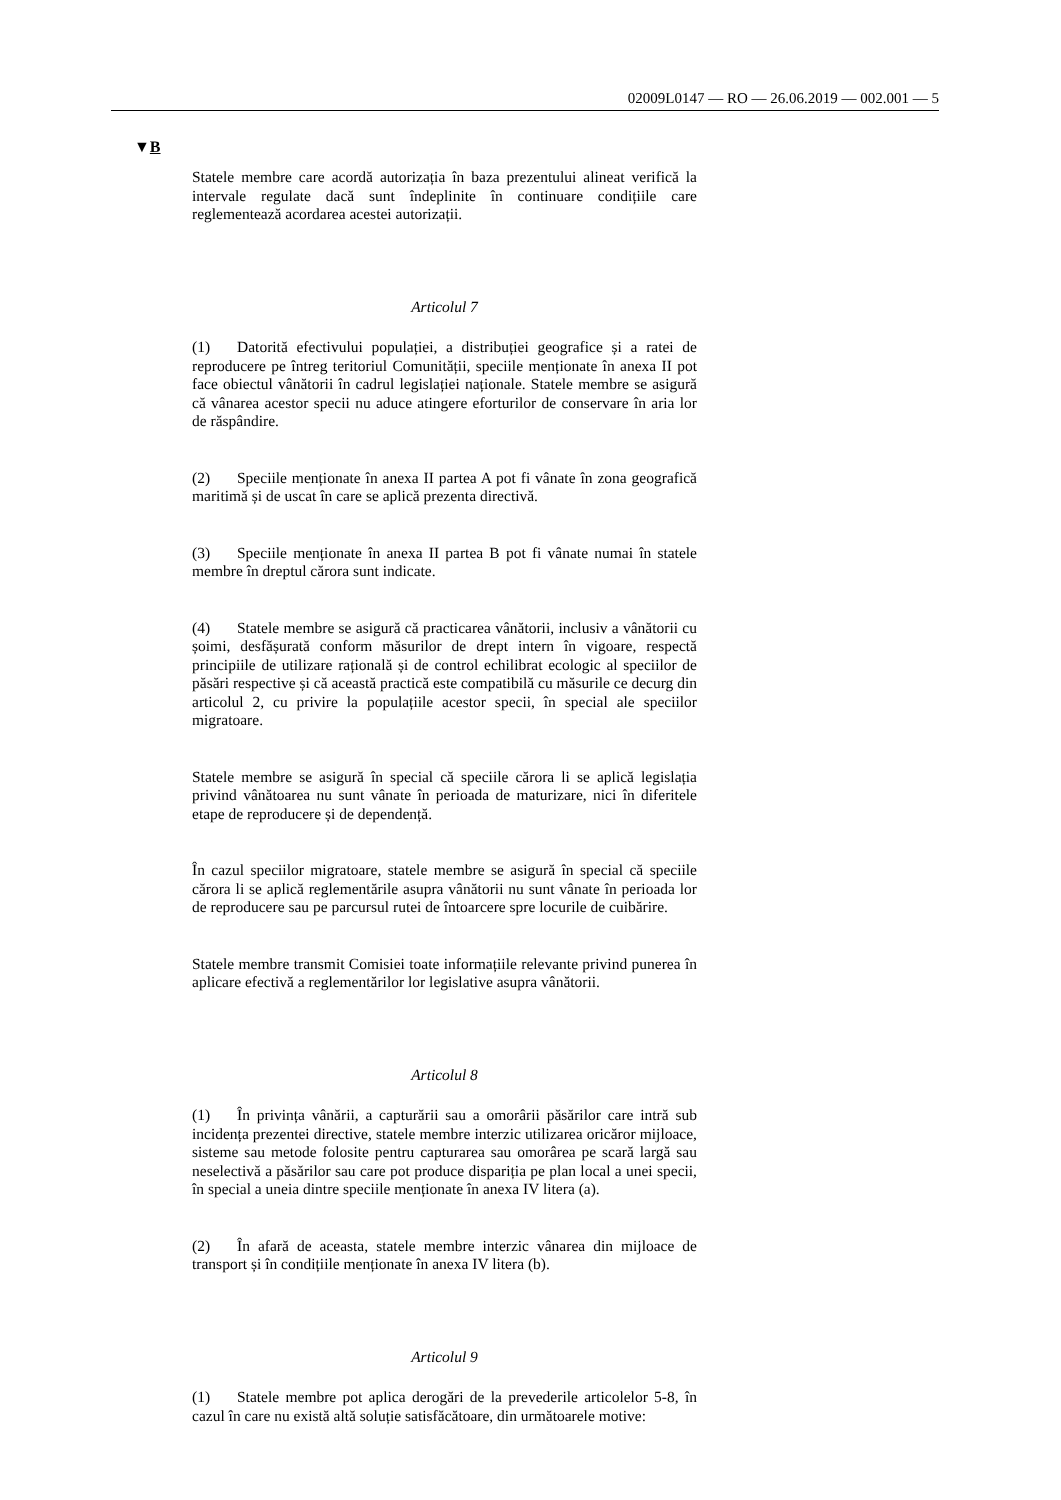02009L0147 — RO — 26.06.2019 — 002.001 — 5
▼B
Statele membre care acordă autorizația în baza prezentului alineat verifică la intervale regulate dacă sunt îndeplinite în continuare condițiile care reglementează acordarea acestei autorizații.
Articolul 7
(1) Datorită efectivului populației, a distribuției geografice și a ratei de reproducere pe întreg teritoriul Comunității, speciile menționate în anexa II pot face obiectul vânătorii în cadrul legislației naționale. Statele membre se asigură că vânarea acestor specii nu aduce atingere eforturilor de conservare în aria lor de răspândire.
(2) Speciile menționate în anexa II partea A pot fi vânate în zona geografică maritimă și de uscat în care se aplică prezenta directivă.
(3) Speciile menționate în anexa II partea B pot fi vânate numai în statele membre în dreptul cărora sunt indicate.
(4) Statele membre se asigură că practicarea vânătorii, inclusiv a vânătorii cu șoimi, desfășurată conform măsurilor de drept intern în vigoare, respectă principiile de utilizare rațională și de control echilibrat ecologic al speciilor de păsări respective și că această practică este compatibilă cu măsurile ce decurg din articolul 2, cu privire la populațiile acestor specii, în special ale speciilor migratoare.
Statele membre se asigură în special că speciile cărora li se aplică legislația privind vânătoarea nu sunt vânate în perioada de maturizare, nici în diferitele etape de reproducere și de dependență.
În cazul speciilor migratoare, statele membre se asigură în special că speciile cărora li se aplică reglementările asupra vânătorii nu sunt vânate în perioada lor de reproducere sau pe parcursul rutei de întoarcere spre locurile de cuibărire.
Statele membre transmit Comisiei toate informațiile relevante privind punerea în aplicare efectivă a reglementărilor lor legislative asupra vânătorii.
Articolul 8
(1) În privința vânării, a capturării sau a omorârii păsărilor care intră sub incidența prezentei directive, statele membre interzic utilizarea oricăror mijloace, sisteme sau metode folosite pentru capturarea sau omorârea pe scară largă sau neselectivă a păsărilor sau care pot produce dispariția pe plan local a unei specii, în special a uneia dintre speciile menționate în anexa IV litera (a).
(2) În afară de aceasta, statele membre interzic vânarea din mijloace de transport și în condițiile menționate în anexa IV litera (b).
Articolul 9
(1) Statele membre pot aplica derogări de la prevederile articolelor 5-8, în cazul în care nu există altă soluție satisfăcătoare, din următoarele motive: